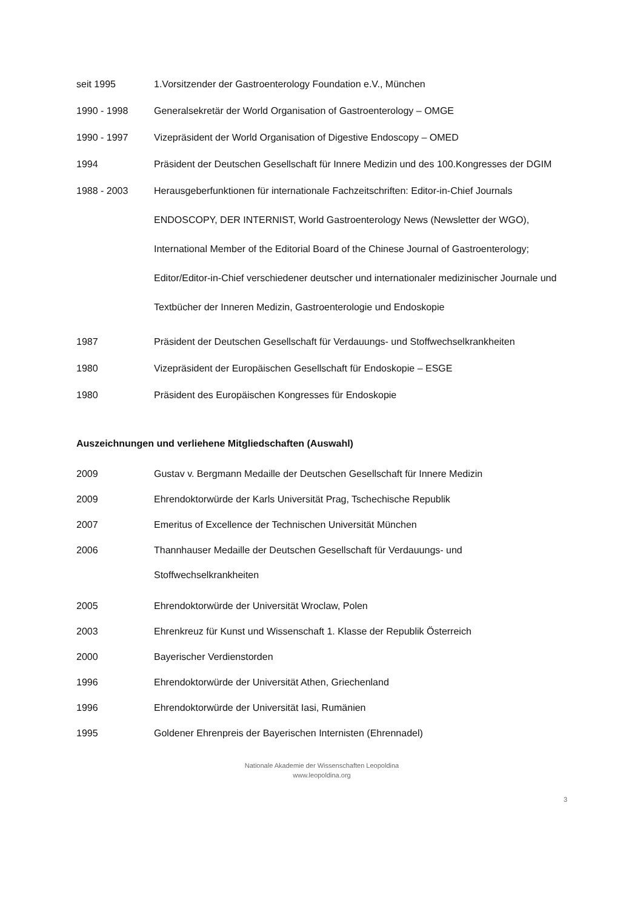seit 1995 1.Vorsitzender der Gastroenterology Foundation e.V., München
1990 - 1998 Generalsekretär der World Organisation of Gastroenterology – OMGE
1990 - 1997 Vizepräsident der World Organisation of Digestive Endoscopy – OMED
1994 Präsident der Deutschen Gesellschaft für Innere Medizin und des 100.Kongresses der DGIM
1988 - 2003
Herausgeberfunktionen für internationale Fachzeitschriften: Editor-in-Chief Journals ENDOSCOPY, DER INTERNIST, World Gastroenterology News (Newsletter der WGO), International Member of the Editorial Board of the Chinese Journal of Gastroenterology; Editor/Editor-in-Chief verschiedener deutscher und internationaler medizinischer Journale und Textbücher der Inneren Medizin, Gastroenterologie und Endoskopie
1987 Präsident der Deutschen Gesellschaft für Verdauungs- und Stoffwechselkrankheiten
1980 Vizepräsident der Europäischen Gesellschaft für Endoskopie – ESGE
1980 Präsident des Europäischen Kongresses für Endoskopie
Auszeichnungen und verliehene Mitgliedschaften (Auswahl)
2009 Gustav v. Bergmann Medaille der Deutschen Gesellschaft für Innere Medizin
2009 Ehrendoktorwürde der Karls Universität Prag, Tschechische Republik
2007 Emeritus of Excellence der Technischen Universität München
2006 Thannhauser Medaille der Deutschen Gesellschaft für Verdauungs- und
Stoffwechselkrankheiten
2005 Ehrendoktorwürde der Universität Wroclaw, Polen
2003 Ehrenkreuz für Kunst und Wissenschaft 1. Klasse der Republik Österreich
2000 Bayerischer Verdienstorden
1996 Ehrendoktorwürde der Universität Athen, Griechenland
1996 Ehrendoktorwürde der Universität Iasi, Rumänien
1995 Goldener Ehrenpreis der Bayerischen Internisten (Ehrennadel)
Nationale Akademie der Wissenschaften Leopoldina
www.leopoldina.org
3